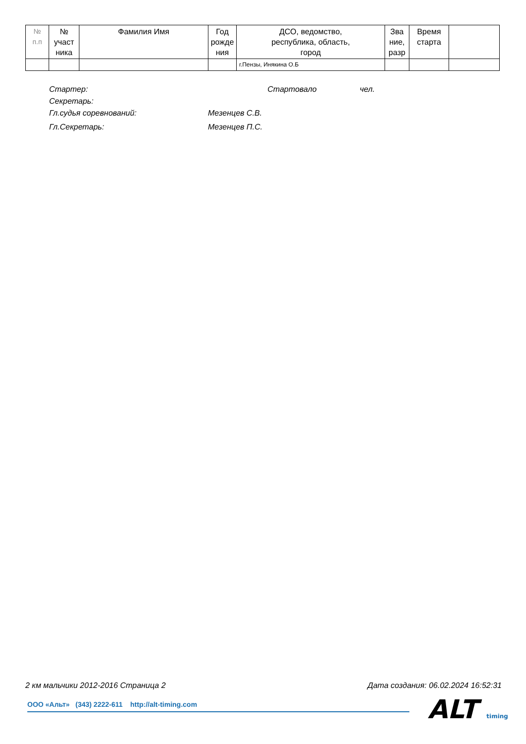| № п.п | № участ ника | Фамилия Имя | Год рожде ния | ДСО, ведомство, республика, область, город | Зва ние, разр | Время старта | |
| --- | --- | --- | --- | --- | --- | --- | --- |
| | | | | г.Пензы, Инякина О.Б | | | |
Стартер: Стартовало чел.
Секретарь:
Гл.судья соревнований: Мезенцев С.В.
Гл.Секретарь: Мезенцев П.С.
2 км мальчики 2012-2016 Страница 2 Дата создания: 06.02.2024 16:52:31
ООО «Альт» (343) 2222-611 http://alt-timing.com ALT timing